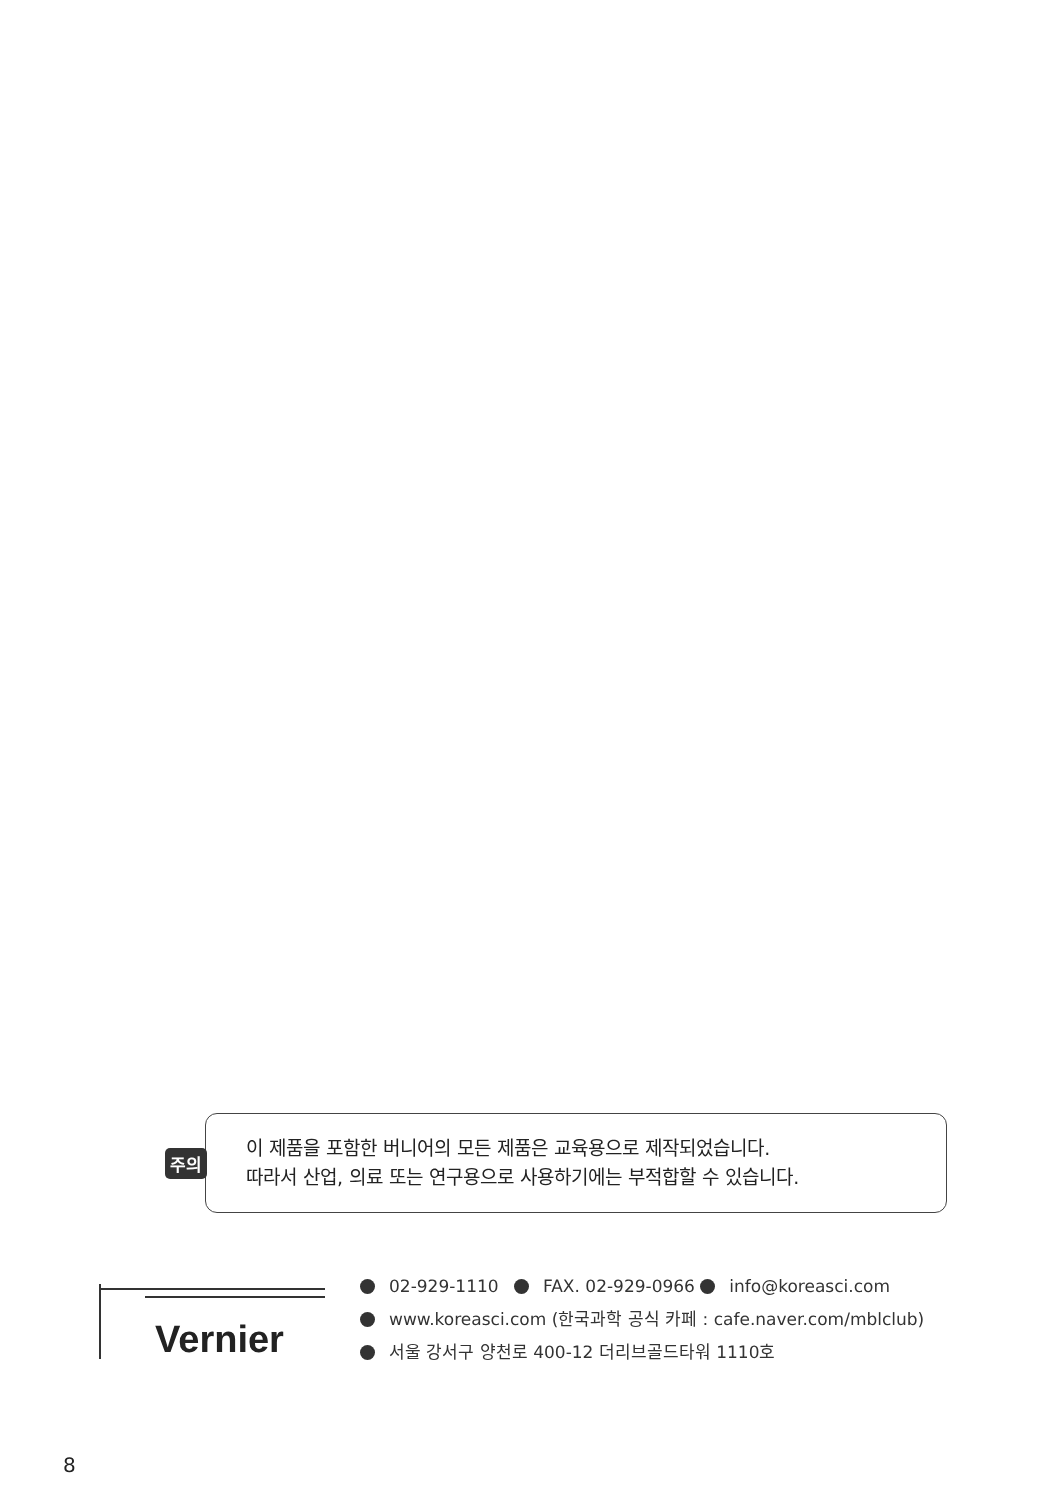주의
이 제품을 포함한 버니어의 모든 제품은 교육용으로 제작되었습니다.
따라서 산업, 의료 또는 연구용으로 사용하기에는 부적합할 수 있습니다.
Vernier
02-929-1110 FAX. 02-929-0966 info@koreasci.com
www.koreasci.com (한국과학 공식 카페 : cafe.naver.com/mblclub)
서울 강서구 양천로 400-12 더리브골드타워 1110호
8